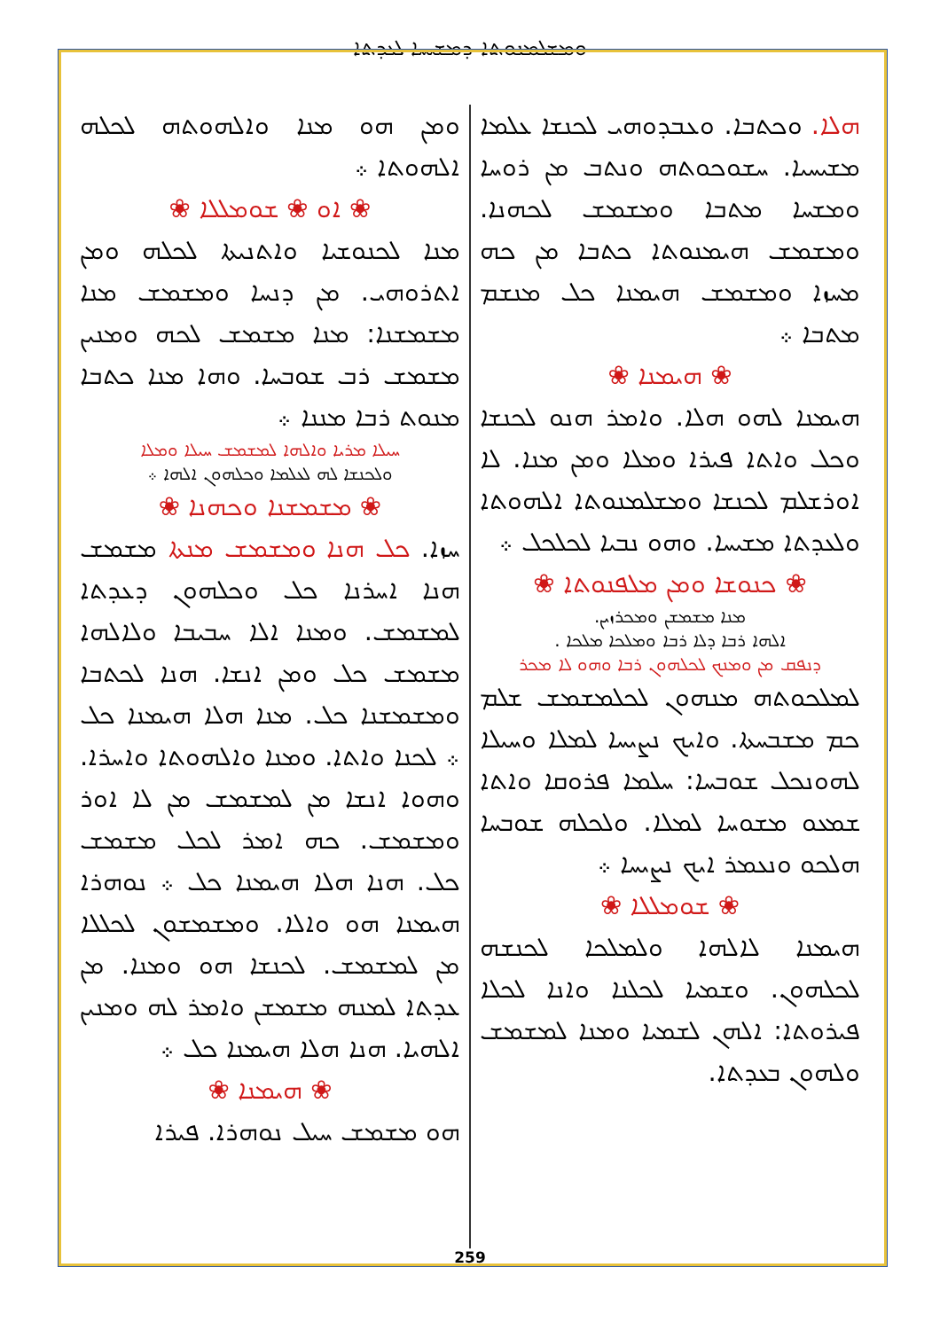ܘܡܫܠܡܢܘܬܐ ܕܡܫܝܚܐ ܠܥܕܬܐ
ܗܠܐ. ܘܟܬܒܐ. ܘܥܒܕܘܗܝ ܠܟܢܫܐ ܥܠܡܐ ܡܫܝܚܝܐ. ܚܫܘܟܘܬܗ ܘܢܬܒ ܡܢ ܪܘܚܐ ܘܡܫܚܐ ܡܬܒܐ ܘܡܫܡܫ ܠܟܗܢܐ. ܘܡܫܡܫ ܗܝܡܢܘܬܐ ܟܬܒܐ ܡܢ ܟܗ ܡܚܙܐ ܘܡܫܡܫ ܗܝܡܢܐ ܟܠ ܡܢܫܡ ܡܬܒܐ ܀
❀ ܗܝܡܢܐ ❀
ܗܝܡܢܐ ܠܗܘ ܗܠܐ. ܘܐܡܪ ܗܢܘ ܠܟܢܫܐ ܘܟܠ ܘܐܬܐ ܦܝܪܐ ܘܡܠܐ ܘܡܢ ܡܢܐ. ܠܐ ܐܘܪܫܠܡ ܠܟܢܫܐ ܘܡܫܠܡܢܘܬܐ ܐܠܗܘܬܐ ܘܠܥܕܬܐ ܡܫܝܚܐ. ܘܗܘ ܢܒܝܐ ܠܟܠܟܠ ܀
❀ ܟܢܘܫܐ ܘܡܢ ܡܠܦܢܘܬܐ ❀
ܡܢܐ ܡܫܡܫܢ ܘܡܟܪܙܝܢ.
ܐܠܗܐ ܪܒܐ ܕܠܐ ܪܒܐ ܘܡܠܟܐ ܡܠܟܐ .
ܕܢܦܩ ܡܢ ܘܡܢܟ ܠܟܠܗܘܢ ܪܒܐ ܘܗܘ ܠܐ ܡܟܪ
ܠܡܠܟܘܬܗ ܡܢܗܘܢ ܠܟܠܡܫܡܫ ܫܠܡ ܟܡ ܡܫܒܚܬܐ. ܘܐܝܟ ܢܨܝܚܐ ܠܡܠܐ ܘܚܝܠܐ ܠܗܘܢܟܠ ܫܘܒܚܐ: ܚܠܡܐ ܦܪܘܩܐ ܘܐܬܐ ܫܡܥܘ ܡܫܘܚܐ ܠܡܠܐ. ܘܠܟܠܗ ܫܘܒܚܐ ܗܠܟܘ ܘܢܥܡܪ ܐܝܟ ܢܨܝܚܐ ܀
❀ ܫܘܡܠܠܐ ❀
ܗܝܡܢܐ ܠܐܠܗܐ ܘܠܡܠܟܐ ܠܟܢܫܗ ܠܟܠܗܘܢ. ܘܫܡܝܐ ܠܟܠܢܐ ܘܐܢܐ ܠܟܠܐ ܦܝܪܘܬܐ: ܐܠܗܢ ܠܫܡܝܐ ܘܡܢܐ ܠܡܫܡܫ ܘܠܗܘܢ ܒܥܕܬܐ.
ܘܡܢ ܗܘ ܡܢܐ ܘܐܠܗܘܬܗ ܠܟܠܗ ܐܠܗܘܬܐ ܀
❀ ܐܘ ❀ ܫܘܡܠܠܐ ❀
ܡܢܐ ܠܟܢܘܫܝܐ ܘܐܬܢܝܬܐ ܠܟܠܗ ܘܡܢ ܐܬܪܘܗܝ. ܡܢ ܕܢܚܐ ܘܡܫܡܫ ܡܢܐ ܡܫܡܫܢܐ: ܡܢܐ ܡܫܡܫ ܠܟܗ ܘܡܢܝܢ ܡܫܡܫ ܪܒ ܫܘܒܚܐ. ܘܗܐ ܡܢܐ ܟܬܒܐ ܡܢܘܬ ܪܒܐ ܡܢܢܐ ܀
ܚܝܠܐ ܡܪܝܐ ܘܐܠܗܐ ܠܡܫܡܫ ܚܝܠܐ ܘܡܠܐ
ܘܠܟܢܫܐ ܠܗ ܠܥܠܡܐ ܘܟܠܗܘܢ ܐܠܗܐ ܀
❀ ܡܫܡܫܢܐ ܘܟܗܢܐ ❀
ܚܙܐ. ܟܠ ܗܢܐ ܘܡܫܡܫ ܡܢܬܐ ܡܫܡܫ ܗܢܐ ܐܚܪܢܐ ܟܠ ܘܟܠܗܘܢ ܕܥܕܬܐ ܠܡܫܡܫ. ܘܡܢܐ ܐܠܐ ܚܒܝܒܐ ܘܠܐܠܗܐ ܡܫܡܫ ܟܠ ܘܡܢ ܐܢܫܐ. ܗܢܐ ܠܟܬܒܐ ܘܡܫܡܫܢܐ ܟܠ. ܡܢܐ ܗܠܐ ܗܝܡܢܐ ܟܠ ܀ ܠܟܢܐ ܘܐܬܐ. ܘܡܢܐ ܘܐܠܗܘܬܐ ܘܐܚܪܐ. ܘܗܘܐ ܐܢܫܐ ܡܢ ܠܡܫܡܫ ܡܢ ܠܐ ܐܘܪ ܘܡܫܡܫ. ܟܗ ܐܡܪ ܠܟܠ ܡܫܡܫ ܟܠ. ܗܢܐ ܗܠܐ ܗܝܡܢܐ ܟܠ ܀ ܢܘܗܪܐ ܗܝܡܢܐ ܗܘ ܘܐܠܐ. ܘܡܫܡܫܘܢ ܠܟܠܠܐ ܡܢ ܠܡܫܡܫ. ܠܟܢܫܐ ܗܘ ܘܡܢܐ. ܡܢ ܥܕܬܐ ܠܡܢܗ ܡܫܡܫܢ ܘܐܡܪ ܠܗ ܘܡܢܝܢ ܐܠܗܝܐ. ܗܢܐ ܗܠܐ ܗܝܡܢܐ ܟܠ ܀
❀ ܗܝܡܢܐ ❀
ܗܘ ܡܫܡܫ ܚܝܠ ܢܘܗܪܐ. ܦܝܪܐ
259